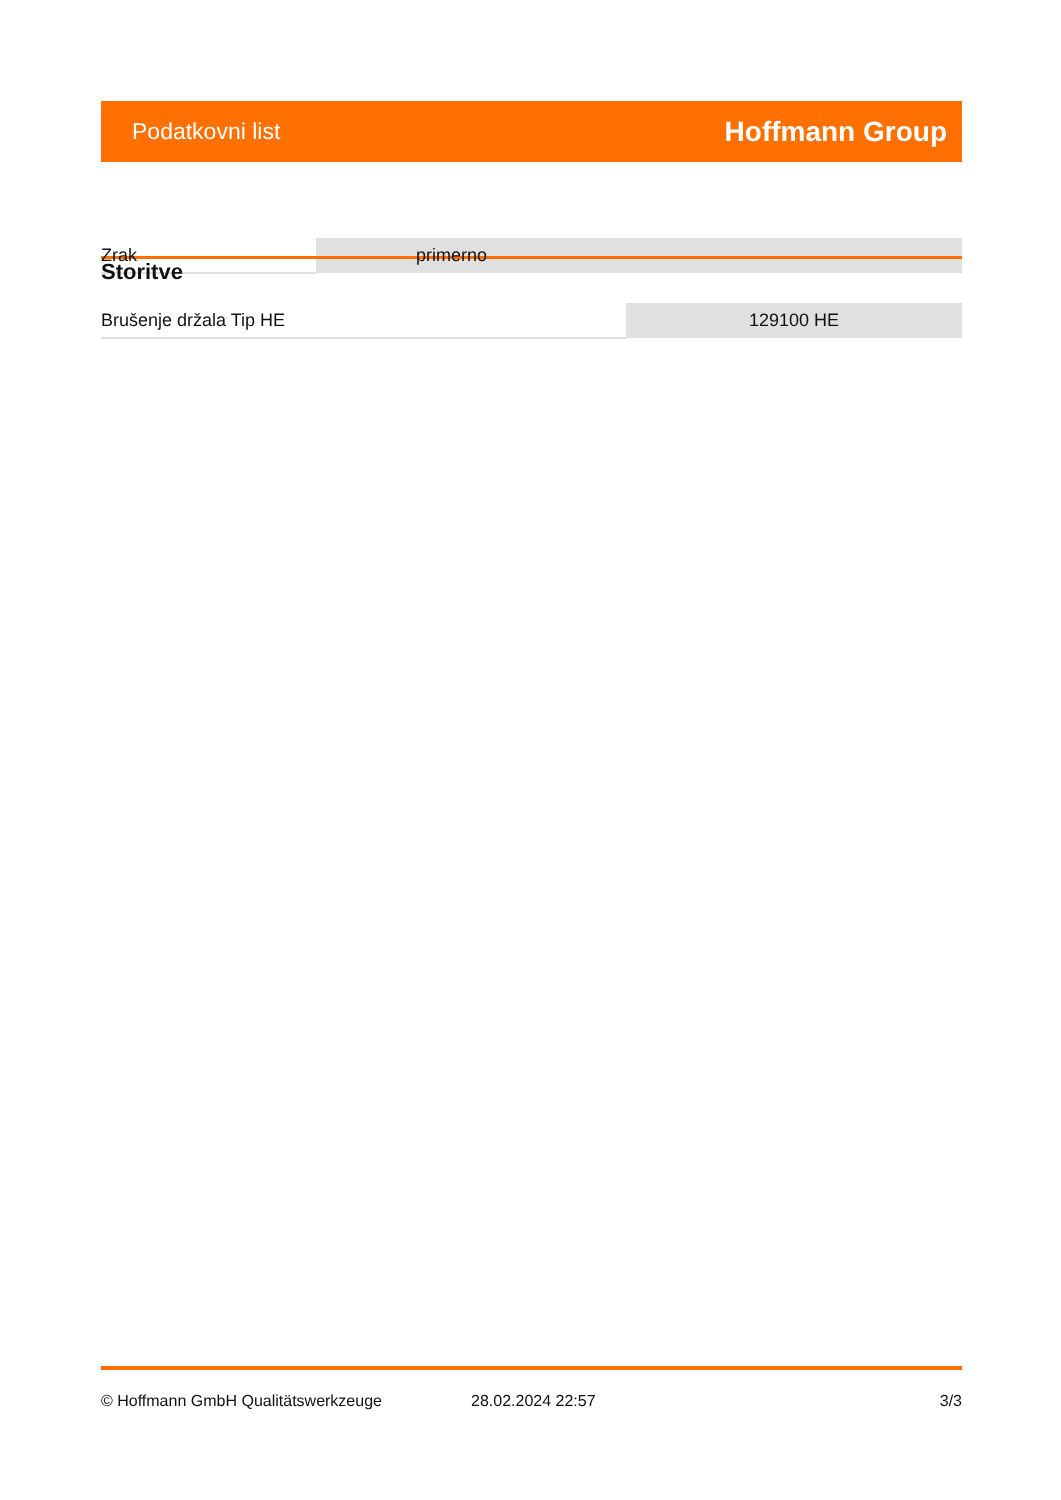Podatkovni list Hoffmann Group
| Zrak | primerno |
Storitve
| Brušenje držala Tip HE | 129100 HE |
© Hoffmann GmbH Qualitätswerkzeuge 28.02.2024 22:57 3/3